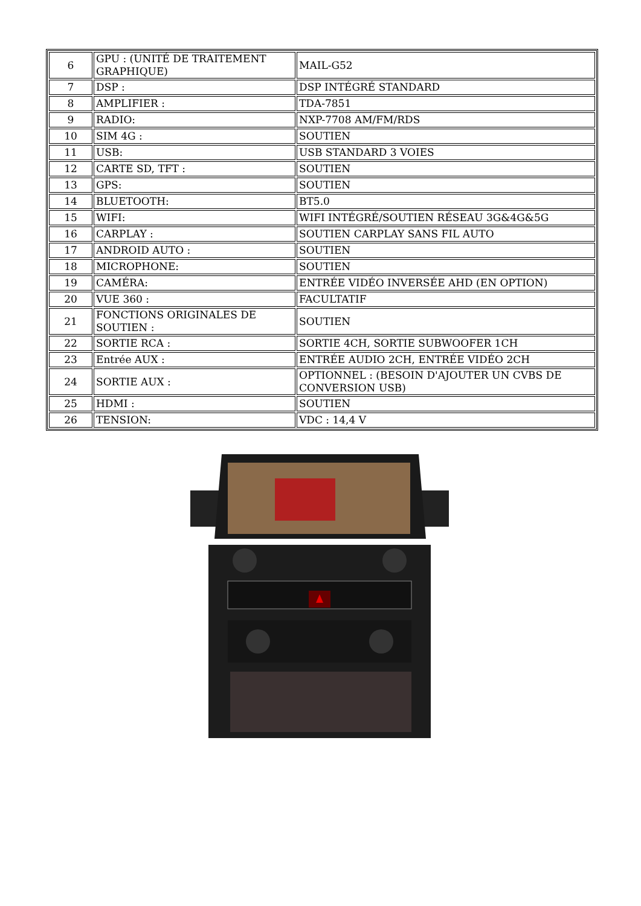| 6 | GPU : (UNITÉ DE TRAITEMENT GRAPHIQUE) | MAIL-G52 |
| 7 | DSP : | DSP INTÉGRÉ STANDARD |
| 8 | AMPLIFIER : | TDA-7851 |
| 9 | RADIO: | NXP-7708 AM/FM/RDS |
| 10 | SIM 4G : | SOUTIEN |
| 11 | USB: | USB STANDARD 3 VOIES |
| 12 | CARTE SD, TFT : | SOUTIEN |
| 13 | GPS: | SOUTIEN |
| 14 | BLUETOOTH: | BT5.0 |
| 15 | WIFI: | WIFI INTÉGRÉ/SOUTIEN RÉSEAU 3G&4G&5G |
| 16 | CARPLAY : | SOUTIEN CARPLAY SANS FIL AUTO |
| 17 | ANDROID AUTO : | SOUTIEN |
| 18 | MICROPHONE: | SOUTIEN |
| 19 | CAMÉRA: | ENTRÉE VIDÉO INVERSÉE AHD (EN OPTION) |
| 20 | VUE 360 : | FACULTATIF |
| 21 | FONCTIONS ORIGINALES DE SOUTIEN : | SOUTIEN |
| 22 | SORTIE RCA : | SORTIE 4CH, SORTIE SUBWOOFER 1CH |
| 23 | Entrée AUX : | ENTRÉE AUDIO 2CH, ENTRÉE VIDÉO 2CH |
| 24 | SORTIE AUX : | OPTIONNEL : (BESOIN D'AJOUTER UN CVBS DE CONVERSION USB) |
| 25 | HDMI : | SOUTIEN |
| 26 | TENSION: | VDC : 14,4 V |